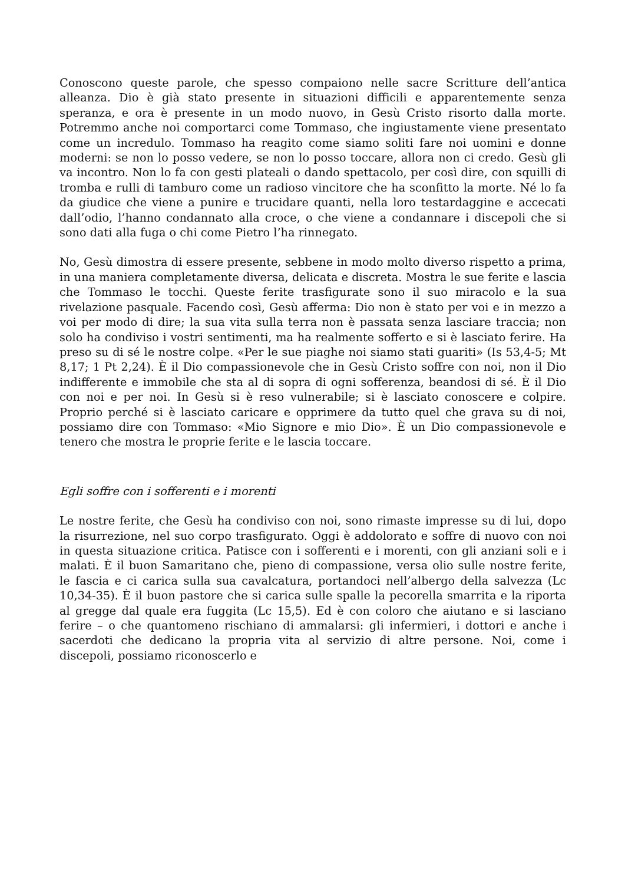Conoscono queste parole, che spesso compaiono nelle sacre Scritture dell’antica alleanza. Dio è già stato presente in situazioni difficili e apparentemente senza speranza, e ora è presente in un modo nuovo, in Gesù Cristo risorto dalla morte. Potremmo anche noi comportarci come Tommaso, che ingiustamente viene presentato come un incredulo. Tommaso ha reagito come siamo soliti fare noi uomini e donne moderni: se non lo posso vedere, se non lo posso toccare, allora non ci credo. Gesù gli va incontro. Non lo fa con gesti plateali o dando spettacolo, per così dire, con squilli di tromba e rulli di tamburo come un radioso vincitore che ha sconfitto la morte. Né lo fa da giudice che viene a punire e trucidare quanti, nella loro testardaggine e accecati dall’odio, l’hanno condannato alla croce, o che viene a condannare i discepoli che si sono dati alla fuga o chi come Pietro l’ha rinnegato.
No, Gesù dimostra di essere presente, sebbene in modo molto diverso rispetto a prima, in una maniera completamente diversa, delicata e discreta. Mostra le sue ferite e lascia che Tommaso le tocchi. Queste ferite trasfigurate sono il suo miracolo e la sua rivelazione pasquale. Facendo così, Gesù afferma: Dio non è stato per voi e in mezzo a voi per modo di dire; la sua vita sulla terra non è passata senza lasciare traccia; non solo ha condiviso i vostri sentimenti, ma ha realmente sofferto e si è lasciato ferire. Ha preso su di sé le nostre colpe. «Per le sue piaghe noi siamo stati guariti» (Is 53,4-5; Mt 8,17; 1 Pt 2,24). È il Dio compassionevole che in Gesù Cristo soffre con noi, non il Dio indifferente e immobile che sta al di sopra di ogni sofferenza, beandosi di sé. È il Dio con noi e per noi. In Gesù si è reso vulnerabile; si è lasciato conoscere e colpire. Proprio perché si è lasciato caricare e opprimere da tutto quel che grava su di noi, possiamo dire con Tommaso: «Mio Signore e mio Dio». È un Dio compassionevole e tenero che mostra le proprie ferite e le lascia toccare.
Egli soffre con i sofferenti e i morenti
Le nostre ferite, che Gesù ha condiviso con noi, sono rimaste impresse su di lui, dopo la risurrezione, nel suo corpo trasfigurato. Oggi è addolorato e soffre di nuovo con noi in questa situazione critica. Patisce con i sofferenti e i morenti, con gli anziani soli e i malati. È il buon Samaritano che, pieno di compassione, versa olio sulle nostre ferite, le fascia e ci carica sulla sua cavalcatura, portandoci nell’albergo della salvezza (Lc 10,34-35). È il buon pastore che si carica sulle spalle la pecorella smarrita e la riporta al gregge dal quale era fuggita (Lc 15,5). Ed è con coloro che aiutano e si lasciano ferire – o che quantomeno rischiano di ammalarsi: gli infermieri, i dottori e anche i sacerdoti che dedicano la propria vita al servizio di altre persone. Noi, come i discepoli, possiamo riconoscerlo e